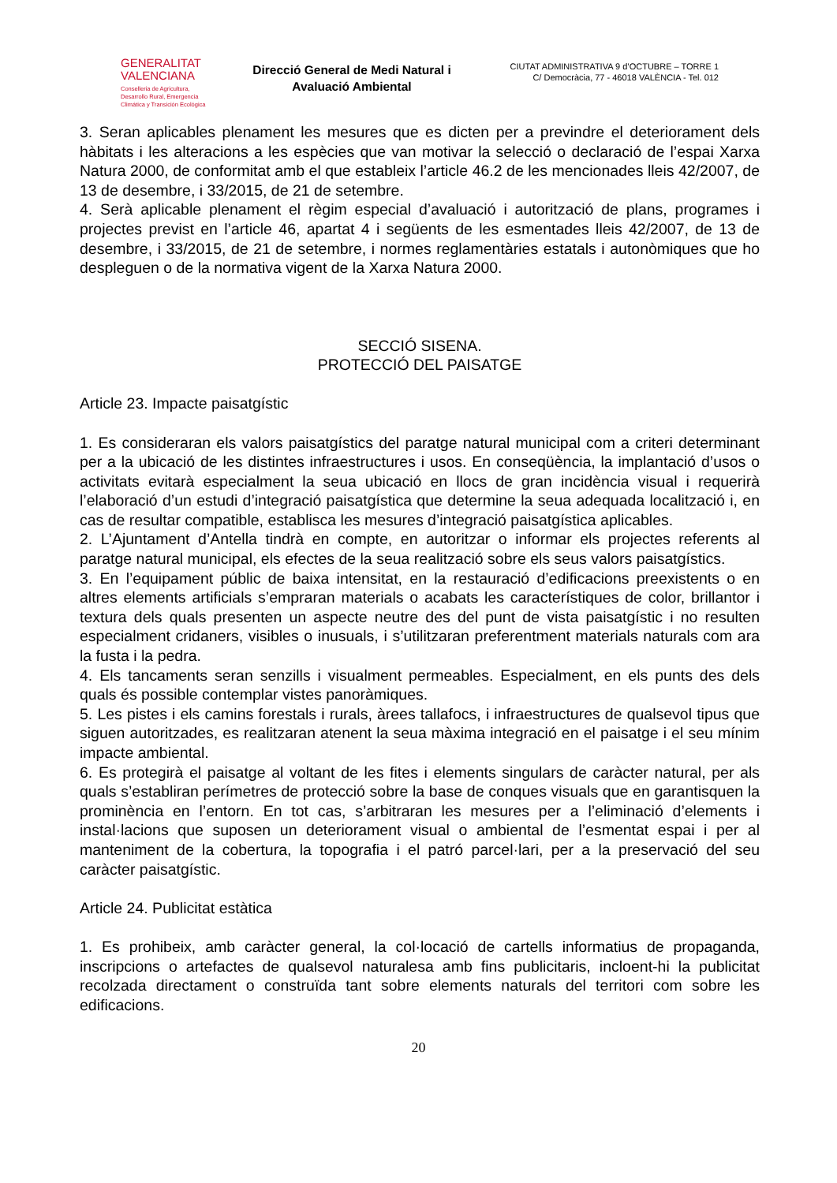GENERALITAT
VALENCIANA
Conselleria de Agricultura,
Desarrollo Rural, Emergencia
Climática y Transición Ecológica
Direcció General de Medi Natural i Avaluació Ambiental
CIUTAT ADMINISTRATIVA 9 d’OCTUBRE – TORRE 1
C/ Democràcia, 77 - 46018 VALÈNCIA - Tel. 012
3. Seran aplicables plenament les mesures que es dicten per a previndre el deteriorament dels hàbitats i les alteracions a les espècies que van motivar la selecció o declaració de l’espai Xarxa Natura 2000, de conformitat amb el que estableix l’article 46.2 de les mencionades lleis 42/2007, de 13 de desembre, i 33/2015, de 21 de setembre.
4. Serà aplicable plenament el règim especial d’avaluació i autorització de plans, programes i projectes previst en l’article 46, apartat 4 i següents de les esmentades lleis 42/2007, de 13 de desembre, i 33/2015, de 21 de setembre, i normes reglamentàries estatals i autonòmiques que ho despleguen o de la normativa vigent de la Xarxa Natura 2000.
SECCIÓ SISENA.
PROTECCIÓ DEL PAISATGE
Article 23. Impacte paisatgístic
1. Es consideraran els valors paisatgístics del paratge natural municipal com a criteri determinant per a la ubicació de les distintes infraestructures i usos. En conseqüència, la implantació d’usos o activitats evitarà especialment la seua ubicació en llocs de gran incidència visual i requerirà l’elaboració d’un estudi d’integració paisatgística que determine la seua adequada localització i, en cas de resultar compatible, establisca les mesures d’integració paisatgística aplicables.
2. L’Ajuntament d’Antella tindrà en compte, en autoritzar o informar els projectes referents al paratge natural municipal, els efectes de la seua realització sobre els seus valors paisatgístics.
3. En l’equipament públic de baixa intensitat, en la restauració d’edificacions preexistents o en altres elements artificials s’empraran materials o acabats les característiques de color, brillantor i textura dels quals presenten un aspecte neutre des del punt de vista paisatgístic i no resulten especialment cridaners, visibles o inusuals, i s’utilitzaran preferentment materials naturals com ara la fusta i la pedra.
4. Els tancaments seran senzills i visualment permeables. Especialment, en els punts des dels quals és possible contemplar vistes panoràmiques.
5. Les pistes i els camins forestals i rurals, àrees tallafocs, i infraestructures de qualsevol tipus que siguen autoritzades, es realitzaran atenent la seua màxima integració en el paisatge i el seu mínim impacte ambiental.
6. Es protegirà el paisatge al voltant de les fites i elements singulars de caràcter natural, per als quals s’establiran perímetres de protecció sobre la base de conques visuals que en garantisquen la prominència en l’entorn. En tot cas, s’arbitraran les mesures per a l’eliminació d’elements i instal·lacions que suposen un deteriorament visual o ambiental de l’esmentat espai i per al manteniment de la cobertura, la topografia i el patró parcel·lari, per a la preservació del seu caràcter paisatgístic.
Article 24. Publicitat estàtica
1. Es prohibeix, amb caràcter general, la col·locació de cartells informatius de propaganda, inscripcions o artefactes de qualsevol naturalesa amb fins publicitaris, incloent-hi la publicitat recolzada directament o construïda tant sobre elements naturals del territori com sobre les edificacions.
20